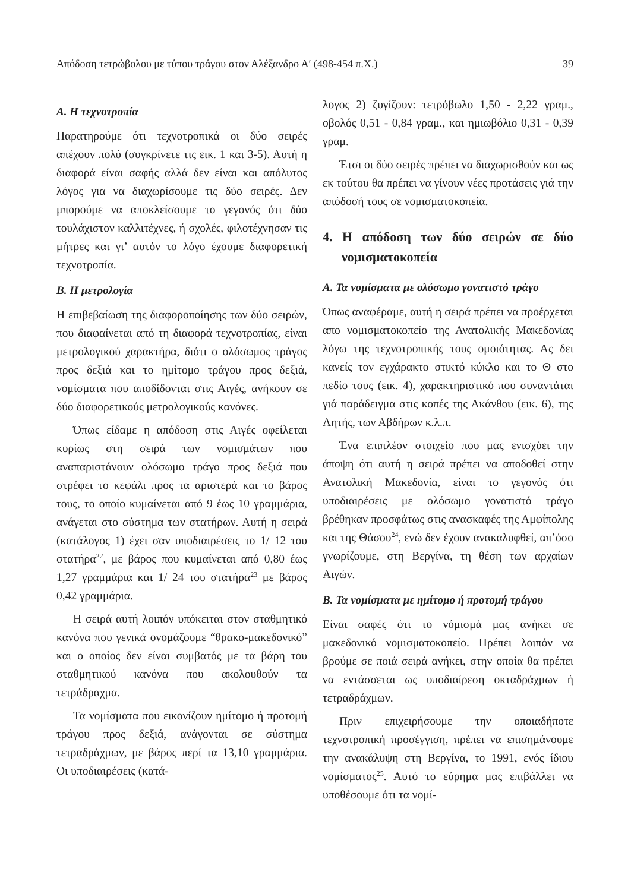Απόδοση τετρώβολου με τύπου τράγου στον Αλέξανδρο Α′ (498-454 π.Χ.) 39
Α. Η τεχνοτροπία
Παρατηρούμε ότι τεχνοτροπικά οι δύο σειρές απέχουν πολύ (συγκρίνετε τις εικ. 1 και 3-5). Αυτή η διαφορά είναι σαφής αλλά δεν είναι και απόλυτος λόγος για να διαχωρίσουμε τις δύο σειρές. Δεν μπορούμε να αποκλείσουμε το γεγονός ότι δύο τουλάχιστον καλλιτέχνες, ή σχολές, φιλοτέχνησαν τις μήτρες και γι’ αυτόν το λόγο έχουμε διαφορετική τεχνοτροπία.
Β. Η μετρολογία
Η επιβεβαίωση της διαφοροποίησης των δύο σειρών, που διαφαίνεται από τη διαφορά τεχνοτροπίας, είναι μετρολογικού χαρακτήρα, διότι ο ολόσωμος τράγος προς δεξιά και το ημίτομο τράγου προς δεξιά, νομίσματα που αποδίδονται στις Αιγές, ανήκουν σε δύο διαφορετικούς μετρολογικούς κανόνες.
Όπως είδαμε η απόδοση στις Αιγές οφείλεται κυρίως στη σειρά των νομισμάτων που αναπαριστάνουν ολόσωμο τράγο προς δεξιά που στρέφει το κεφάλι προς τα αριστερά και το βάρος τους, το οποίο κυμαίνεται από 9 έως 10 γραμμάρια, ανάγεται στο σύστημα των στατήρων. Αυτή η σειρά (κατάλογος 1) έχει σαν υποδιαιρέσεις το 1/ 12 του στατήρα<sup>22</sup>, με βάρος που κυμαίνεται από 0,80 έως 1,27 γραμμάρια και 1/ 24 του στατήρα<sup>23</sup> με βάρος 0,42 γραμμάρια.
Η σειρά αυτή λοιπόν υπόκειται στον σταθμητικό κανόνα που γενικά ονομάζουμε “θρακο-μακεδονικό” και ο οποίος δεν είναι συμβατός με τα βάρη του σταθμητικού κανόνα που ακολουθούν τα τετράδραχμα.
Τα νομίσματα που εικονίζουν ημίτομο ή προτομή τράγου προς δεξιά, ανάγονται σε σύστημα τετραδράχμων, με βάρος περί τα 13,10 γραμμάρια. Οι υποδιαιρέσεις (κατά-
λογος 2) ζυγίζουν: τετρόβωλο 1,50 - 2,22 γραμ., οβολός 0,51 - 0,84 γραμ., και ημιωβόλιο 0,31 - 0,39 γραμ.
Έτσι οι δύο σειρές πρέπει να διαχωρισθούν και ως εκ τούτου θα πρέπει να γίνουν νέες προτάσεις γιά την απόδοσή τους σε νομισματοκοπεία.
4. Η απόδοση των δύο σειρών σε δύο νομισματοκοπεία
Α. Τα νομίσματα με ολόσωμο γονατιστό τράγο
Όπως αναφέραμε, αυτή η σειρά πρέπει να προέρχεται απο νομισματοκοπείο της Ανατολικής Μακεδονίας λόγω της τεχνοτροπικής τους ομοιότητας. Ας δει κανείς τον εγχάρακτο στικτό κύκλο και το Θ στο πεδίο τους (εικ. 4), χαρακτηριστικό που συναντάται γιά παράδειγμα στις κοπές της Ακάνθου (εικ. 6), της Λητής, των Αβδήρων κ.λ.π.
Ένα επιπλέον στοιχείο που μας ενισχύει την άποψη ότι αυτή η σειρά πρέπει να αποδοθεί στην Ανατολική Μακεδονία, είναι το γεγονός ότι υποδιαιρέσεις με ολόσωμο γονατιστό τράγο βρέθηκαν προσφάτως στις ανασκαφές της Αμφίπολης και της Θάσου<sup>24</sup>, ενώ δεν έχουν ανακαλυφθεί, απ’όσο γνωρίζουμε, στη Βεργίνα, τη θέση των αρχαίων Αιγών.
Β. Τα νομίσματα με ημίτομο ή προτομή τράγου
Είναι σαφές ότι το νόμισμά μας ανήκει σε μακεδονικό νομισματοκοπείο. Πρέπει λοιπόν να βρούμε σε ποιά σειρά ανήκει, στην οποία θα πρέπει να εντάσσεται ως υποδιαίρεση οκταδράχμων ή τετραδράχμων.
Πριν επιχειρήσουμε την οποιαδήποτε τεχνοτροπική προσέγγιση, πρέπει να επισημάνουμε την ανακάλυψη στη Βεργίνα, το 1991, ενός ίδιου νομίσματος<sup>25</sup>. Αυτό το εύρημα μας επιβάλλει να υποθέσουμε ότι τα νομί-